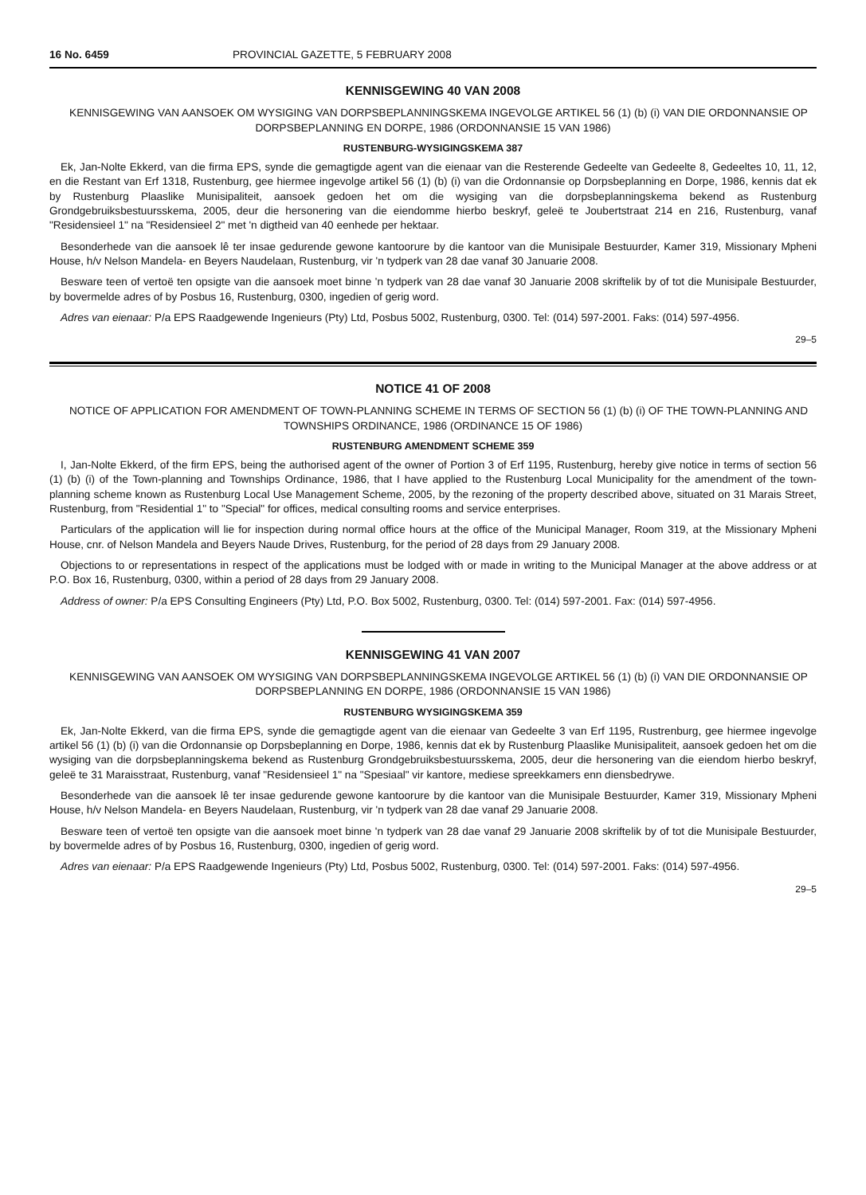16 No. 6459 PROVINCIAL GAZETTE, 5 FEBRUARY 2008
KENNISGEWING 40 VAN 2008
KENNISGEWING VAN AANSOEK OM WYSIGING VAN DORPSBEPLANNINGSKEMA INGEVOLGE ARTIKEL 56 (1) (b) (i) VAN DIE ORDONNANSIE OP DORPSBEPLANNING EN DORPE, 1986 (ORDONNANSIE 15 VAN 1986)
RUSTENBURG-WYSIGINGSKEMA 387
Ek, Jan-Nolte Ekkerd, van die firma EPS, synde die gemagtigde agent van die eienaar van die Resterende Gedeelte van Gedeelte 8, Gedeeltes 10, 11, 12, en die Restant van Erf 1318, Rustenburg, gee hiermee ingevolge artikel 56 (1) (b) (i) van die Ordonnansie op Dorpsbeplanning en Dorpe, 1986, kennis dat ek by Rustenburg Plaaslike Munisipaliteit, aansoek gedoen het om die wysiging van die dorpsbeplanningskema bekend as Rustenburg Grondgebruiksbestuursskema, 2005, deur die hersonering van die eiendomme hierbo beskryf, geleë te Joubertstraat 214 en 216, Rustenburg, vanaf "Residensieel 1" na "Residensieel 2" met 'n digtheid van 40 eenhede per hektaar.
Besonderhede van die aansoek lê ter insae gedurende gewone kantoorure by die kantoor van die Munisipale Bestuurder, Kamer 319, Missionary Mpheni House, h/v Nelson Mandela- en Beyers Naudelaan, Rustenburg, vir 'n tydperk van 28 dae vanaf 30 Januarie 2008.
Besware teen of vertoë ten opsigte van die aansoek moet binne 'n tydperk van 28 dae vanaf 30 Januarie 2008 skriftelik by of tot die Munisipale Bestuurder, by bovermelde adres of by Posbus 16, Rustenburg, 0300, ingedien of gerig word.
Adres van eienaar: P/a EPS Raadgewende Ingenieurs (Pty) Ltd, Posbus 5002, Rustenburg, 0300. Tel: (014) 597-2001. Faks: (014) 597-4956.
29–5
NOTICE 41 OF 2008
NOTICE OF APPLICATION FOR AMENDMENT OF TOWN-PLANNING SCHEME IN TERMS OF SECTION 56 (1) (b) (i) OF THE TOWN-PLANNING AND TOWNSHIPS ORDINANCE, 1986 (ORDINANCE 15 OF 1986)
RUSTENBURG AMENDMENT SCHEME 359
I, Jan-Nolte Ekkerd, of the firm EPS, being the authorised agent of the owner of Portion 3 of Erf 1195, Rustenburg, hereby give notice in terms of section 56 (1) (b) (i) of the Town-planning and Townships Ordinance, 1986, that I have applied to the Rustenburg Local Municipality for the amendment of the town-planning scheme known as Rustenburg Local Use Management Scheme, 2005, by the rezoning of the property described above, situated on 31 Marais Street, Rustenburg, from "Residential 1" to "Special" for offices, medical consulting rooms and service enterprises.
Particulars of the application will lie for inspection during normal office hours at the office of the Municipal Manager, Room 319, at the Missionary Mpheni House, cnr. of Nelson Mandela and Beyers Naude Drives, Rustenburg, for the period of 28 days from 29 January 2008.
Objections to or representations in respect of the applications must be lodged with or made in writing to the Municipal Manager at the above address or at P.O. Box 16, Rustenburg, 0300, within a period of 28 days from 29 January 2008.
Address of owner: P/a EPS Consulting Engineers (Pty) Ltd, P.O. Box 5002, Rustenburg, 0300. Tel: (014) 597-2001. Fax: (014) 597-4956.
KENNISGEWING 41 VAN 2007
KENNISGEWING VAN AANSOEK OM WYSIGING VAN DORPSBEPLANNINGSKEMA INGEVOLGE ARTIKEL 56 (1) (b) (i) VAN DIE ORDONNANSIE OP DORPSBEPLANNING EN DORPE, 1986 (ORDONNANSIE 15 VAN 1986)
RUSTENBURG WYSIGINGSKEMA 359
Ek, Jan-Nolte Ekkerd, van die firma EPS, synde die gemagtigde agent van die eienaar van Gedeelte 3 van Erf 1195, Rustrenburg, gee hiermee ingevolge artikel 56 (1) (b) (i) van die Ordonnansie op Dorpsbeplanning en Dorpe, 1986, kennis dat ek by Rustenburg Plaaslike Munisipaliteit, aansoek gedoen het om die wysiging van die dorpsbeplanningskema bekend as Rustenburg Grondgebruiksbestuursskema, 2005, deur die hersonering van die eiendom hierbo beskryf, geleë te 31 Maraisstraat, Rustenburg, vanaf "Residensieel 1" na "Spesiaal" vir kantore, mediese spreekkamers enn diensbedrywe.
Besonderhede van die aansoek lê ter insae gedurende gewone kantoorure by die kantoor van die Munisipale Bestuurder, Kamer 319, Missionary Mpheni House, h/v Nelson Mandela- en Beyers Naudelaan, Rustenburg, vir 'n tydperk van 28 dae vanaf 29 Januarie 2008.
Besware teen of vertoë ten opsigte van die aansoek moet binne 'n tydperk van 28 dae vanaf 29 Januarie 2008 skriftelik by of tot die Munisipale Bestuurder, by bovermelde adres of by Posbus 16, Rustenburg, 0300, ingedien of gerig word.
Adres van eienaar: P/a EPS Raadgewende Ingenieurs (Pty) Ltd, Posbus 5002, Rustenburg, 0300. Tel: (014) 597-2001. Faks: (014) 597-4956.
29–5